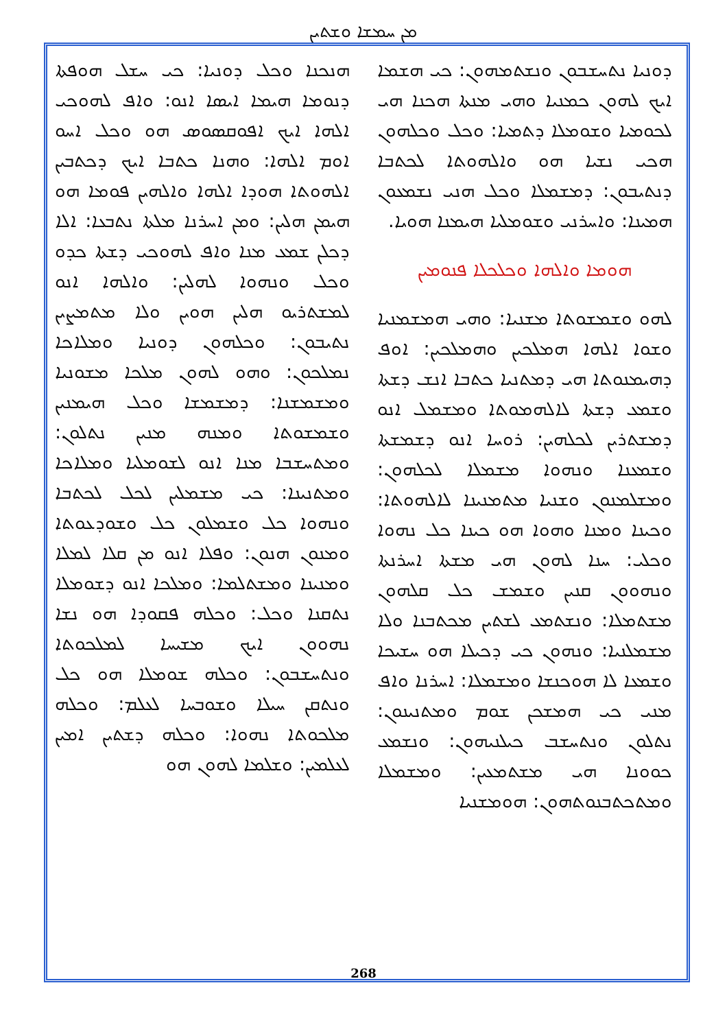ܡܢ ܚܡܫܐ ܘܫܬܝܢ
ܗܢܟܢܐ ܘܟܠ ܕܘܢܝܐ: ܟܝ ܚܫܠ ܗܘܦܬܐ ܕܢܘܡܐ ܗܝܡܐ ܐܝܣܐ ܐܢܘ: ܘܐܦ ܠܗܘܟܝ ܐܠܗܐ ܐܝܟ ܐܦܘܩܣܘܣ ܗܘ ܘܟܠ ܐܚܘ ܐܘܡ ܐܠܗܐ: ܘܗܢܐ ܟܬܒܐ ܐܝܟ ܕܟܬܒܝܢ ܐܠܗܘܬܐ ܗܘܕܐ ܐܠܗܐ ܘܐܠܗܝܢ ܦܘܡܐ ܗܘ ܗܝܡܢ ܗܠܝܢ: ܘܡܢ ܐܚܪܢܐ ܡܠܬܐ ܢܬܒܥܐ: ܐܠܐ ܕܟܠܢ ܫܡܥ ܡܢܐ ܘܐܦ ܠܗܘܟܝ ܕܫܬܐ ܟܕܘ ܘܟܠ ܘܢܗܘܐ ܠܗܠܝܢ: ܘܐܠܗܐ ܐܢܘ ܠܡܫܬܪܝܘ ܗܠܝܢ ܗܘܝܢ ܘܠܐ ܡܬܡܨܝܢ ܢܬܝܒܘܢ: ܘܟܠܗܘܢ ܕܘܢܝܐ ܘܡܠܐܟܐ ܢܡܠܟܘܢ: ܘܗܘ ܠܗܘܢ ܡܠܟܐ ܡܫܘܢܝܐ ܘܡܫܡܫܢܐ: ܕܡܫܡܫܐ ܘܟܠ ܗܝܡܢܝܢ ܘܫܡܫܘܬܐ ܘܡܢܗ ܡܢܝܢ ܢܬܠܘܢ: ܘܡܬܚܫܒܐ ܡܢܐ ܐܢܘ ܠܫܘܡܠܝܐ ܘܡܠܐܟܐ ܘܡܬܢܝܢܐ: ܟܝ ܡܫܡܠܝܢ ܠܟܠ ܠܟܬܒܐ ܘܢܗܘܐ ܟܠ ܘܫܡܠܘܢ ܟܠ ܘܫܘܕܥܘܬܐ ܘܡܢܘܢ ܗܢܘܢ: ܘܦܠܐ ܐܢܘ ܡܢ ܩܠܐ ܠܡܠܐ ܘܡܢܝܢܐ ܘܡܫܬܠܡܐ: ܘܡܠܟܐ ܐܢܘ ܕܫܘܡܠܐ ܢܬܩܢܐ ܘܟܠ: ܘܟܠܗ ܦܩܘܕܐ ܗܘ ܢܫܐ ܢܗܘܘܢ ܐܝܟ ܡܫܝܚܐ ܠܡܠܟܘܬܐ ܘܢܬܚܫܒܘܢ: ܘܟܠܗ ܫܘܡܠܐ ܗܘ ܟܠ ܘܢܬܩܢ ܚܝܠܐ ܘܫܘܒܚܐ ܠܥܠܡ: ܘܟܠܗ ܡܠܟܘܬܐ ܢܗܘܐ: ܘܟܠܗ ܕܫܬܝܢ ܐܡܝܢ ܠܥܠܡܝܢ: ܘܫܠܡܐ ܠܗܘܢ ܗܘ
ܕܘܢܝܐ ܢܬܚܫܒܘܢ ܘܢܫܬܡܗܘܢ: ܟܝ ܗܫܡܐ ܐܝܟ ܠܗܘܢ ܟܡܢܝܐ ܘܗܝ ܡܢܬܐ ܗܟܢܐ ܗܝ ܠܟܘܡܝܐ ܘܫܘܡܠܐ ܕܬܡܝܐ: ܘܟܠ ܘܟܠܗܘܢ ܗܟܝ ܢܫܝܐ ܗܘ ܘܐܠܗܘܬܐ ܠܟܬܒܐ ܕܢܬܝܒܘܢ: ܕܡܫܡܠܐ ܘܟܠ ܗܢܝ ܢܫܡܥܘܢ ܗܡܝܢܐ: ܘܐܚܪܢܝ ܘܫܘܡܠܝܐ ܗܝܡܢܐ ܗܘܝܐ.
ܗܘܡܐ ܘܐܠܗܐ ܘܟܠܟܠܐ ܦܢܘܡܝܢ
ܠܗܘ ܘܫܡܫܘܬܐ ܡܫܢܝܐ: ܘܗܝ ܗܡܫܡܢܝܐ ܘܫܘܐ ܐܠܗܐ ܗܡܠܟܝܢ ܘܗܡܠܟܝܢ: ܐܘܦ ܕܗܝܡܢܘܬܐ ܗܝ ܕܡܬܢܝܐ ܟܬܒܐ ܐܢܫ ܕܫܬܐ ܘܫܡܥ ܕܫܬܐ ܠܐܠܗܡܘܬܐ ܘܡܫܡܠ ܐܢܘ ܕܡܫܬܪܝܢ ܠܟܠܗܝܢ: ܪܘܚܐ ܐܢܘ ܕܫܡܫܬܐ ܘܫܡܥܢܐ ܘܢܗܘܐ ܡܫܡܠܐ ܠܟܠܗܘܢ: ܘܡܫܠܡܢܘܢ ܘܫܢܝܐ ܡܬܡܢܝܢܐ ܠܐܠܗܘܬܐ: ܘܟܝܢܐ ܘܡܢܐ ܘܗܘܐ ܗܘ ܟܝܢܐ ܟܠ ܢܗܘܐ ܘܟܠܝ: ܚܢܐ ܠܗܘܢ ܗܝ ܡܫܬܐ ܐܚܪܢܬܐ ܘܢܗܘܘܢ ܩܢܝܢ ܘܫܡܫ ܟܠ ܩܠܗܘܢ ܡܫܬܡܠܐ: ܘܢܫܬܡܥ ܠܫܬܝܢ ܡܟܬܒܢܐ ܘܠܐ ܡܫܡܠܢܝܐ: ܘܢܗܘܢ ܟܝ ܕܟܝܠܐ ܗܘ ܚܫܝܟܐ ܘܫܡܥܐ ܠܐ ܗܘܟܢܫܐ ܘܡܫܡܠܐ: ܐܚܪܢܐ ܘܐܦ ܡܢܝ ܟܝ ܗܡܫܟܢ ܫܘܡ ܘܡܬܢܝܢܘܢ: ܢܬܠܘܢ ܘܢܬܚܫܒ ܟܝܠܢܝܗܘܢ: ܘܢܫܡܥ ܟܘܘܢܐ ܗܝ ܡܫܬܡܥܝܢ: ܘܡܫܡܠܐ ܘܡܬܟܬܒܢܘܬܗܘܢ: ܗܘܡܫܢܝܐ
268